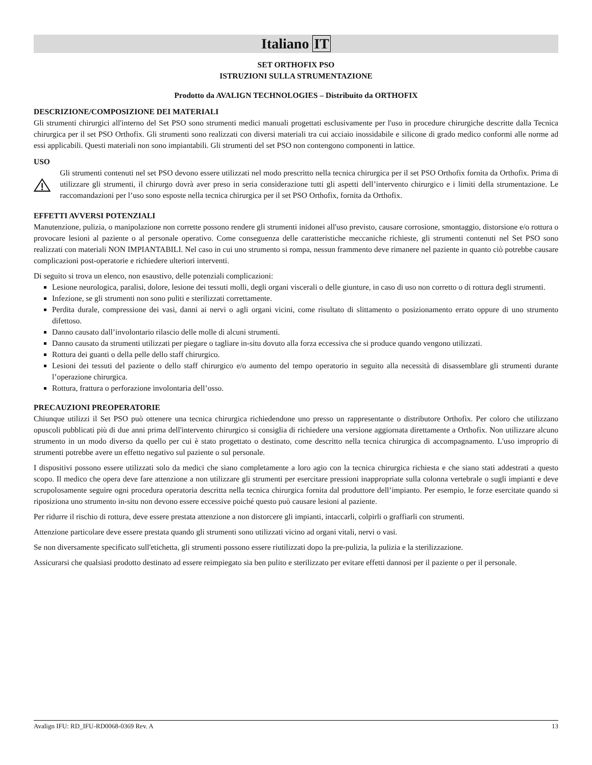Italiano IT
SET ORTHOFIX PSO
ISTRUZIONI SULLA STRUMENTAZIONE
Prodotto da AVALIGN TECHNOLOGIES – Distribuito da ORTHOFIX
DESCRIZIONE/COMPOSIZIONE DEI MATERIALI
Gli strumenti chirurgici all'interno del Set PSO sono strumenti medici manuali progettati esclusivamente per l'uso in procedure chirurgiche descritte dalla Tecnica chirurgica per il set PSO Orthofix. Gli strumenti sono realizzati con diversi materiali tra cui acciaio inossidabile e silicone di grado medico conformi alle norme ad essi applicabili. Questi materiali non sono impiantabili. Gli strumenti del set PSO non contengono componenti in lattice.
USO
Gli strumenti contenuti nel set PSO devono essere utilizzati nel modo prescritto nella tecnica chirurgica per il set PSO Orthofix fornita da Orthofix. Prima di utilizzare gli strumenti, il chirurgo dovrà aver preso in seria considerazione tutti gli aspetti dell’intervento chirurgico e i limiti della strumentazione. Le raccomandazioni per l’uso sono esposte nella tecnica chirurgica per il set PSO Orthofix, fornita da Orthofix.
EFFETTI AVVERSI POTENZIALI
Manutenzione, pulizia, o manipolazione non corrette possono rendere gli strumenti inidonei all'uso previsto, causare corrosione, smontaggio, distorsione e/o rottura o provocare lesioni al paziente o al personale operativo. Come conseguenza delle caratteristiche meccaniche richieste, gli strumenti contenuti nel Set PSO sono realizzati con materiali NON IMPIANTABILI. Nel caso in cui uno strumento si rompa, nessun frammento deve rimanere nel paziente in quanto ciò potrebbe causare complicazioni post-operatorie e richiedere ulteriori interventi.
Di seguito si trova un elenco, non esaustivo, delle potenziali complicazioni:
Lesione neurologica, paralisi, dolore, lesione dei tessuti molli, degli organi viscerali o delle giunture, in caso di uso non corretto o di rottura degli strumenti.
Infezione, se gli strumenti non sono puliti e sterilizzati correttamente.
Perdita durale, compressione dei vasi, danni ai nervi o agli organi vicini, come risultato di slittamento o posizionamento errato oppure di uno strumento difettoso.
Danno causato dall’involontario rilascio delle molle di alcuni strumenti.
Danno causato da strumenti utilizzati per piegare o tagliare in-situ dovuto alla forza eccessiva che si produce quando vengono utilizzati.
Rottura dei guanti o della pelle dello staff chirurgico.
Lesioni dei tessuti del paziente o dello staff chirurgico e/o aumento del tempo operatorio in seguito alla necessità di disassemblare gli strumenti durante l’operazione chirurgica.
Rottura, frattura o perforazione involontaria dell’osso.
PRECAUZIONI PREOPERATORIE
Chiunque utilizzi il Set PSO può ottenere una tecnica chirurgica richiedendone uno presso un rappresentante o distributore Orthofix. Per coloro che utilizzano opuscoli pubblicati più di due anni prima dell'intervento chirurgico si consiglia di richiedere una versione aggiornata direttamente a Orthofix. Non utilizzare alcuno strumento in un modo diverso da quello per cui è stato progettato o destinato, come descritto nella tecnica chirurgica di accompagnamento. L'uso improprio di strumenti potrebbe avere un effetto negativo sul paziente o sul personale.
I dispositivi possono essere utilizzati solo da medici che siano completamente a loro agio con la tecnica chirurgica richiesta e che siano stati addestrati a questo scopo. Il medico che opera deve fare attenzione a non utilizzare gli strumenti per esercitare pressioni inappropriate sulla colonna vertebrale o sugli impianti e deve scrupolosamente seguire ogni procedura operatoria descritta nella tecnica chirurgica fornita dal produttore dell’impianto. Per esempio, le forze esercitate quando si riposiziona uno strumento in-situ non devono essere eccessive poiché questo può causare lesioni al paziente.
Per ridurre il rischio di rottura, deve essere prestata attenzione a non distorcere gli impianti, intaccarli, colpirli o graffiarli con strumenti.
Attenzione particolare deve essere prestata quando gli strumenti sono utilizzati vicino ad organi vitali, nervi o vasi.
Se non diversamente specificato sull'etichetta, gli strumenti possono essere riutilizzati dopo la pre-pulizia, la pulizia e la sterilizzazione.
Assicurarsi che qualsiasi prodotto destinato ad essere reimpiegato sia ben pulito e sterilizzato per evitare effetti dannosi per il paziente o per il personale.
Avalign IFU: RD_IFU-RD0068-0369 Rev. A 13